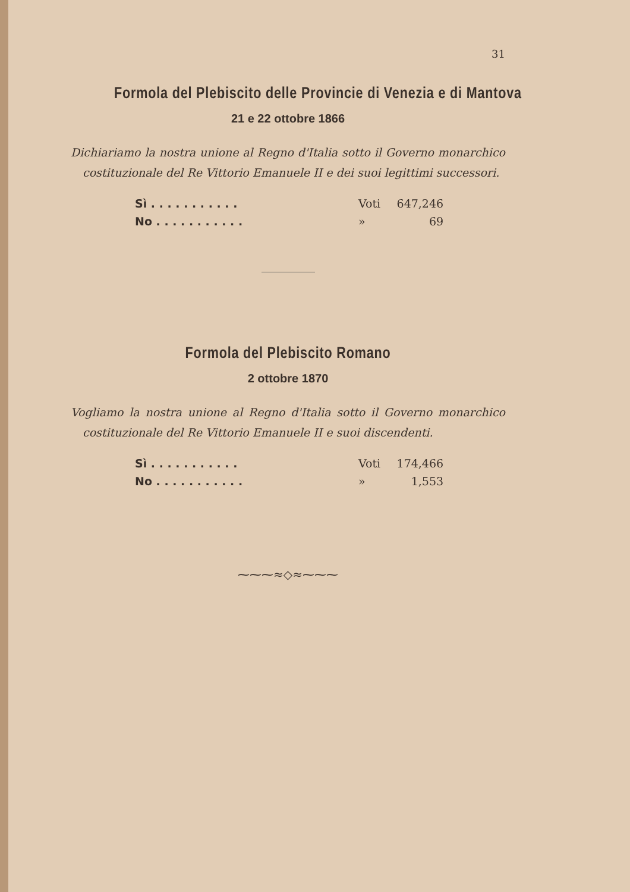31
Formola del Plebiscito delle Provincie di Venezia e di Mantova
21 e 22 ottobre 1866
Dichiariamo la nostra unione al Regno d'Italia sotto il Governo monarchico costituzionale del Re Vittorio Emanuele II e dei suoi legittimi successori.
| Sì . . . . . . . . . . . | Voti | 647,246 |
| No . . . . . . . . . . . | » | 69 |
Formola del Plebiscito Romano
2 ottobre 1870
Vogliamo la nostra unione al Regno d'Italia sotto il Governo monarchico costituzionale del Re Vittorio Emanuele II e suoi discendenti.
| Sì . . . . . . . . . . . | Voti | 174,466 |
| No . . . . . . . . . . . | » | 1,553 |
⁓⁓⁓≈◇≈⁓⁓⁓